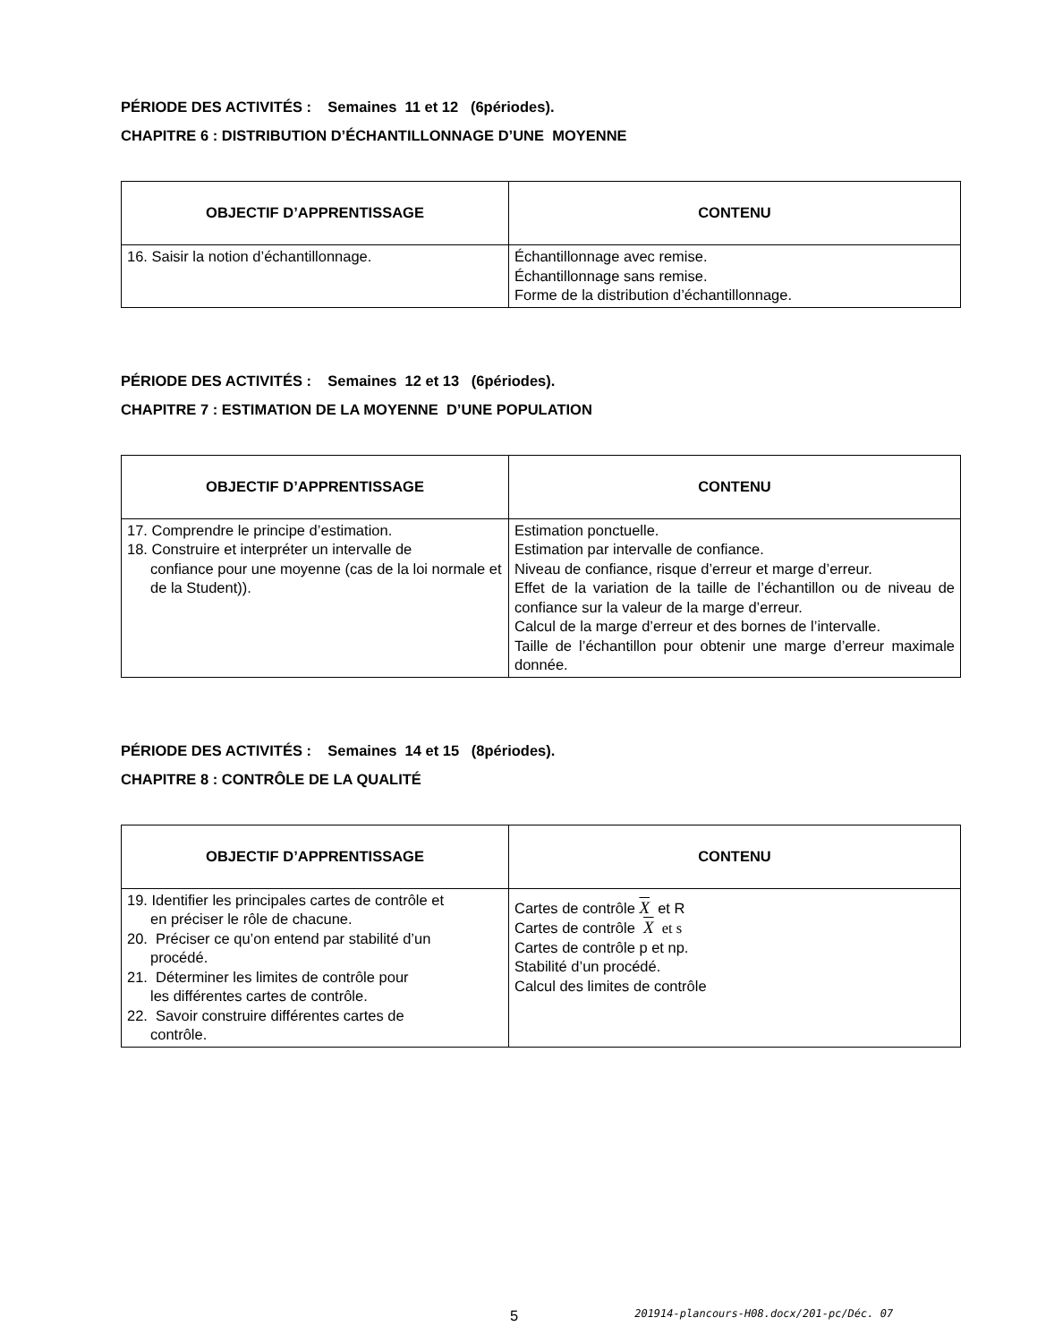PÉRIODE DES ACTIVITÉS : Semaines 11 et 12 (6périodes).
CHAPITRE 6 : DISTRIBUTION D’ÉCHANTILLONNAGE D’UNE MOYENNE
| OBJECTIF D’APPRENTISSAGE | CONTENU |
| --- | --- |
| 16. Saisir la notion d’échantillonnage. | Échantillonnage avec remise. Échantillonnage sans remise. Forme de la distribution d’échantillonnage. |
PÉRIODE DES ACTIVITÉS : Semaines 12 et 13 (6périodes).
CHAPITRE 7 : ESTIMATION DE LA MOYENNE D’UNE POPULATION
| OBJECTIF D’APPRENTISSAGE | CONTENU |
| --- | --- |
| 17. Comprendre le principe d’estimation. 18. Construire et interpréter un intervalle de confiance pour une moyenne (cas de la loi normale et de la Student)). | Estimation ponctuelle. Estimation par intervalle de confiance. Niveau de confiance, risque d’erreur et marge d’erreur. Effet de la variation de la taille de l’échantillon ou de niveau de confiance sur la valeur de la marge d’erreur. Calcul de la marge d’erreur et des bornes de l’intervalle. Taille de l’échantillon pour obtenir une marge d’erreur maximale donnée. |
PÉRIODE DES ACTIVITÉS : Semaines 14 et 15 (8périodes).
CHAPITRE 8 : CONTRÔLE DE LA QUALITÉ
| OBJECTIF D’APPRENTISSAGE | CONTENU |
| --- | --- |
| 19. Identifier les principales cartes de contrôle et en préciser le rôle de chacune. 20. Préciser ce qu’on entend par stabilité d’un procédé. 21. Déterminer les limites de contrôle pour les différentes cartes de contrôle. 22. Savoir construire différentes cartes de contrôle. | Cartes de contrôle X et R Cartes de contrôle X et s Cartes de contrôle p et np. Stabilité d’un procédé. Calcul des limites de contrôle |
5 201914-plancours-H08.docx/201-pc/Déc. 07